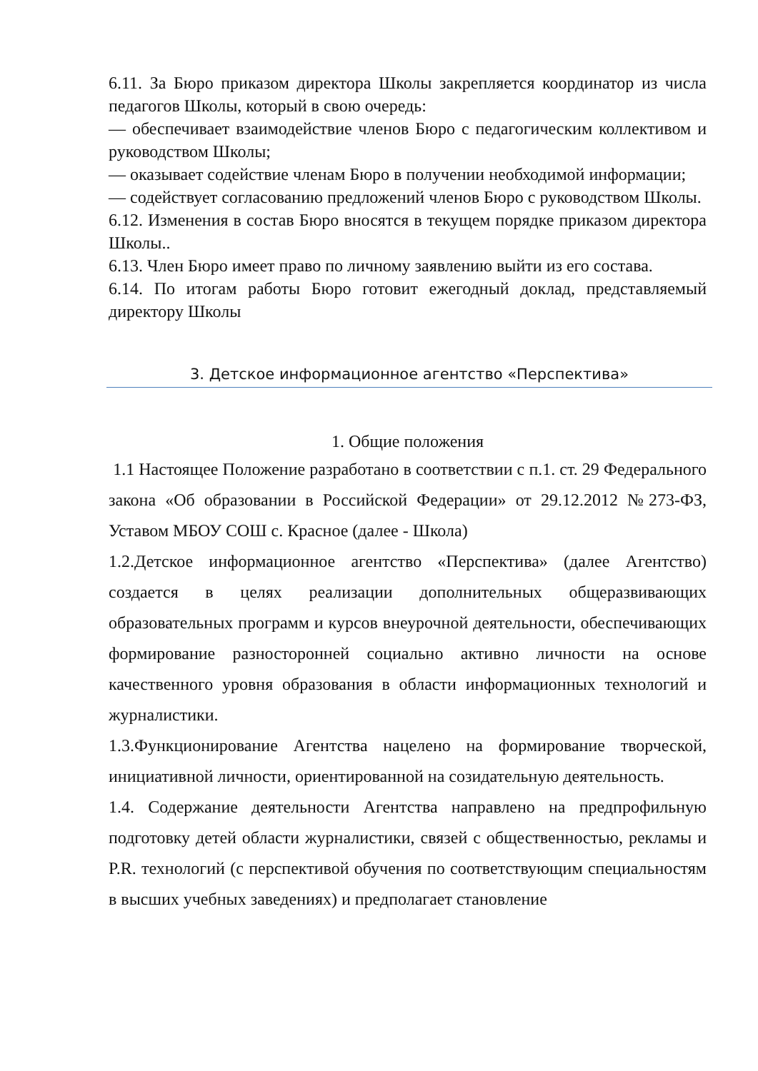6.11. За Бюро приказом директора Школы закрепляется координатор из числа педагогов Школы, который в свою очередь:
— обеспечивает взаимодействие членов Бюро с педагогическим коллективом и руководством Школы;
— оказывает содействие членам Бюро в получении необходимой информации;
— содействует согласованию предложений членов Бюро с руководством Школы.
6.12. Изменения в состав Бюро вносятся в текущем порядке приказом директора Школы..
6.13. Член Бюро имеет право по личному заявлению выйти из его состава.
6.14. По итогам работы Бюро готовит ежегодный доклад, представляемый директору Школы
3. Детское информационное агентство «Перспектива»
1. Общие положения
1.1 Настоящее Положение разработано в соответствии с п.1. ст. 29 Федерального закона «Об образовании в Российской Федерации» от 29.12.2012 №273-ФЗ, Уставом МБОУ СОШ с. Красное (далее - Школа)
1.2.Детское информационное агентство «Перспектива» (далее Агентство) создается в целях реализации дополнительных общеразвивающих образовательных программ и курсов внеурочной деятельности, обеспечивающих формирование разносторонней социально активно личности на основе качественного уровня образования в области информационных технологий и журналистики.
1.3.Функционирование Агентства нацелено на формирование творческой, инициативной личности, ориентированной на созидательную деятельность.
1.4. Содержание деятельности Агентства направлено на предпрофильную подготовку детей области журналистики, связей с общественностью, рекламы и P.R. технологий (с перспективой обучения по соответствующим специальностям в высших учебных заведениях) и предполагает становление